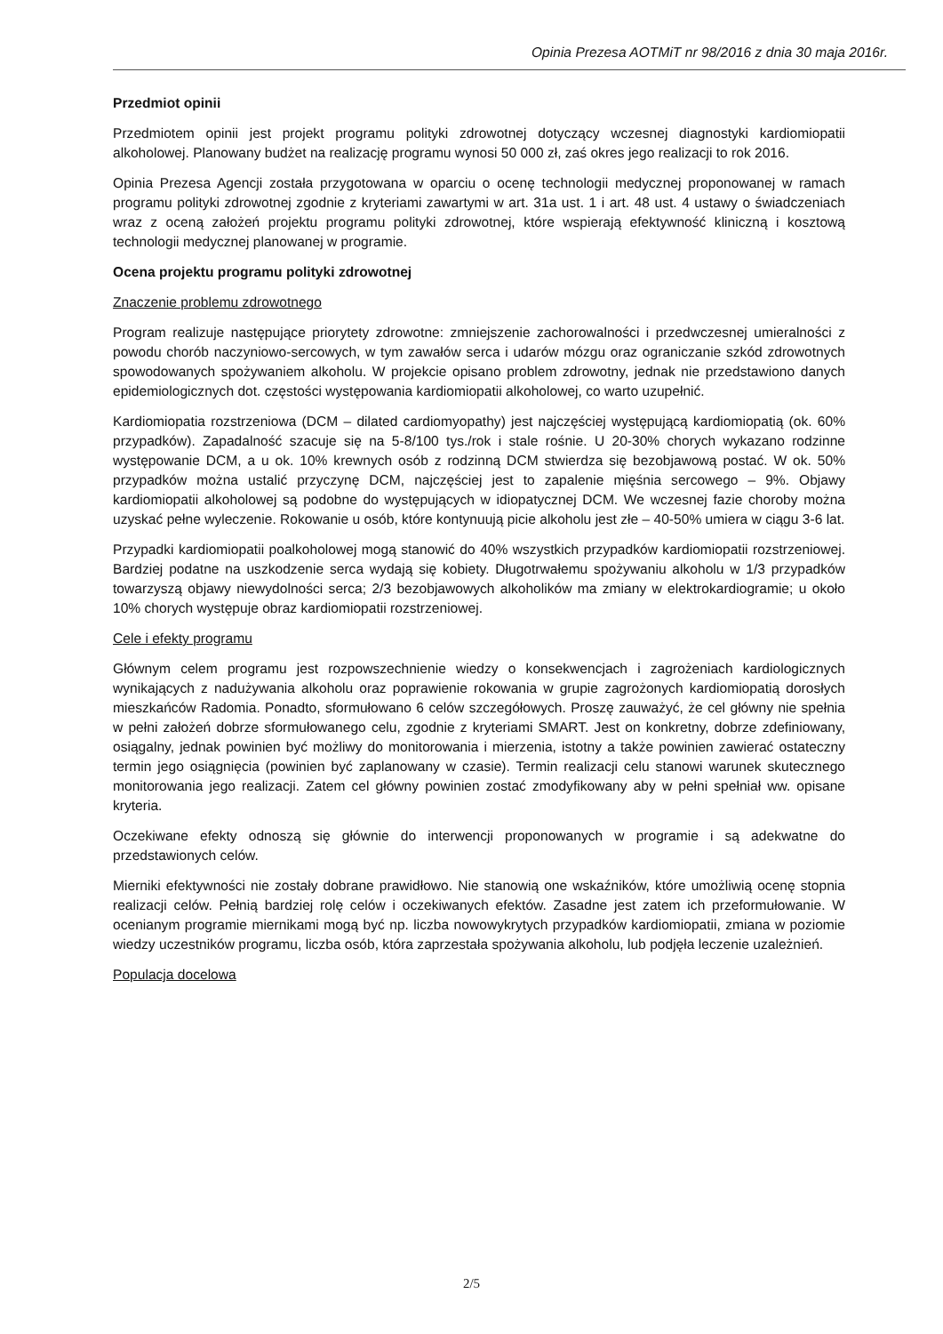Opinia Prezesa AOTMiT nr 98/2016 z dnia 30 maja 2016r.
Przedmiot opinii
Przedmiotem opinii jest projekt programu polityki zdrowotnej dotyczący wczesnej diagnostyki kardiomiopatii alkoholowej. Planowany budżet na realizację programu wynosi 50 000 zł, zaś okres jego realizacji to rok 2016.
Opinia Prezesa Agencji została przygotowana w oparciu o ocenę technologii medycznej proponowanej w ramach programu polityki zdrowotnej zgodnie z kryteriami zawartymi w art. 31a ust. 1 i art. 48 ust. 4 ustawy o świadczeniach wraz z oceną założeń projektu programu polityki zdrowotnej, które wspierają efektywność kliniczną i kosztową technologii medycznej planowanej w programie.
Ocena projektu programu polityki zdrowotnej
Znaczenie problemu zdrowotnego
Program realizuje następujące priorytety zdrowotne: zmniejszenie zachorowalności i przedwczesnej umieralności z powodu chorób naczyniowo-sercowych, w tym zawałów serca i udarów mózgu oraz ograniczanie szkód zdrowotnych spowodowanych spożywaniem alkoholu. W projekcie opisano problem zdrowotny, jednak nie przedstawiono danych epidemiologicznych dot. częstości występowania kardiomiopatii alkoholowej, co warto uzupełnić.
Kardiomiopatia rozstrzeniowa (DCM – dilated cardiomyopathy) jest najczęściej występującą kardiomiopatią (ok. 60% przypadków). Zapadalność szacuje się na 5-8/100 tys./rok i stale rośnie. U 20-30% chorych wykazano rodzinne występowanie DCM, a u ok. 10% krewnych osób z rodzinną DCM stwierdza się bezobjawową postać. W ok. 50% przypadków można ustalić przyczynę DCM, najczęściej jest to zapalenie mięśnia sercowego – 9%. Objawy kardiomiopatii alkoholowej są podobne do występujących w idiopatycznej DCM. We wczesnej fazie choroby można uzyskać pełne wyleczenie. Rokowanie u osób, które kontynuują picie alkoholu jest złe – 40-50% umiera w ciągu 3-6 lat.
Przypadki kardiomiopatii poalkoholowej mogą stanowić do 40% wszystkich przypadków kardiomiopatii rozstrzeniowej. Bardziej podatne na uszkodzenie serca wydają się kobiety. Długotrwałemu spożywaniu alkoholu w 1/3 przypadków towarzyszą objawy niewydolności serca; 2/3 bezobjawowych alkoholików ma zmiany w elektrokardiogramie; u około 10% chorych występuje obraz kardiomiopatii rozstrzeniowej.
Cele i efekty programu
Głównym celem programu jest rozpowszechnienie wiedzy o konsekwencjach i zagrożeniach kardiologicznych wynikających z nadużywania alkoholu oraz poprawienie rokowania w grupie zagrożonych kardiomiopatią dorosłych mieszkańców Radomia. Ponadto, sformułowano 6 celów szczegółowych. Proszę zauważyć, że cel główny nie spełnia w pełni założeń dobrze sformułowanego celu, zgodnie z kryteriami SMART. Jest on konkretny, dobrze zdefiniowany, osiągalny, jednak powinien być możliwy do monitorowania i mierzenia, istotny a także powinien zawierać ostateczny termin jego osiągnięcia (powinien być zaplanowany w czasie). Termin realizacji celu stanowi warunek skutecznego monitorowania jego realizacji. Zatem cel główny powinien zostać zmodyfikowany aby w pełni spełniał ww. opisane kryteria.
Oczekiwane efekty odnoszą się głównie do interwencji proponowanych w programie i są adekwatne do przedstawionych celów.
Mierniki efektywności nie zostały dobrane prawidłowo. Nie stanowią one wskaźników, które umożliwią ocenę stopnia realizacji celów. Pełnią bardziej rolę celów i oczekiwanych efektów. Zasadne jest zatem ich przeformułowanie. W ocenianym programie miernikami mogą być np. liczba nowowykrytych przypadków kardiomiopatii, zmiana w poziomie wiedzy uczestników programu, liczba osób, która zaprzestała spożywania alkoholu, lub podjęła leczenie uzależnień.
Populacja docelowa
2/5